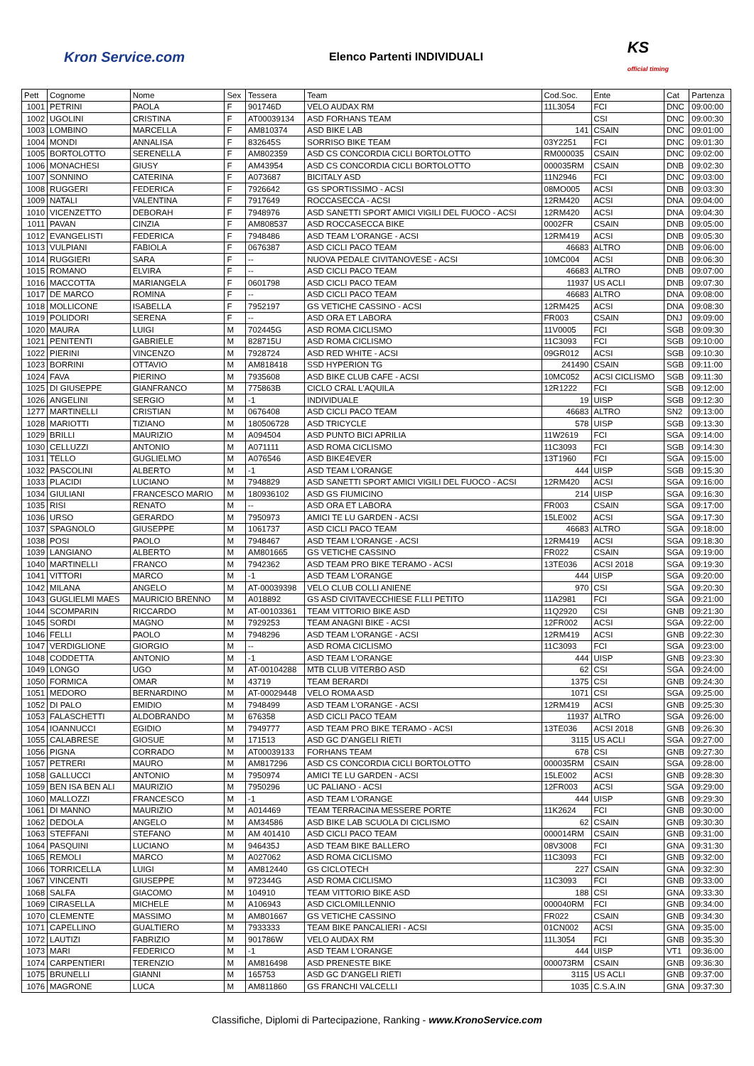Kron Service.com
Elenco Partenti INDIVIDUALI
KS
official timing
| Pett | Cognome | Nome | Sex | Tessera | Team | Cod.Soc. | Ente | Cat | Partenza |
| --- | --- | --- | --- | --- | --- | --- | --- | --- | --- |
| 1001 | PETRINI | PAOLA | F | 901746D | VELO AUDAX RM | 11L3054 | FCI | DNC | 09:00:00 |
| 1002 | UGOLINI | CRISTINA | F | AT00039134 | ASD FORHANS TEAM | | CSI | DNC | 09:00:30 |
| 1003 | LOMBINO | MARCELLA | F | AM810374 | ASD BIKE LAB | 141 | CSAIN | DNC | 09:01:00 |
| 1004 | MONDI | ANNALISA | F | 832645S | SORRISO BIKE TEAM | 03Y2251 | FCI | DNC | 09:01:30 |
| 1005 | BORTOLOTTO | SERENELLA | F | AM802359 | ASD CS CONCORDIA CICLI BORTOLOTTO | RM000035 | CSAIN | DNC | 09:02:00 |
| 1006 | MONACHESI | GIUSY | F | AM43954 | ASD CS CONCORDIA CICLI BORTOLOTTO | 000035RM | CSAIN | DNB | 09:02:30 |
| 1007 | SONNINO | CATERINA | F | A073687 | BICITALY ASD | 11N2946 | FCI | DNC | 09:03:00 |
| 1008 | RUGGERI | FEDERICA | F | 7926642 | GS SPORTISSIMO - ACSI | 08MO005 | ACSI | DNB | 09:03:30 |
| 1009 | NATALI | VALENTINA | F | 7917649 | ROCCASECCA - ACSI | 12RM420 | ACSI | DNA | 09:04:00 |
| 1010 | VICENZETTO | DEBORAH | F | 7948976 | ASD SANETTI SPORT AMICI VIGILI DEL FUOCO - ACSI | 12RM420 | ACSI | DNA | 09:04:30 |
| 1011 | PAVAN | CINZIA | F | AM808537 | ASD ROCCASECCA BIKE | 0002FR | CSAIN | DNB | 09:05:00 |
| 1012 | EVANGELISTI | FEDERICA | F | 7948486 | ASD TEAM L'ORANGE - ACSI | 12RM419 | ACSI | DNB | 09:05:30 |
| 1013 | VULPIANI | FABIOLA | F | 0676387 | ASD CICLI PACO TEAM | 46683 | ALTRO | DNB | 09:06:00 |
| 1014 | RUGGIERI | SARA | F | -- | NUOVA PEDALE CIVITANOVESE - ACSI | 10MC004 | ACSI | DNB | 09:06:30 |
| 1015 | ROMANO | ELVIRA | F | -- | ASD CICLI PACO TEAM | 46683 | ALTRO | DNB | 09:07:00 |
| 1016 | MACCOTTA | MARIANGELA | F | 0601798 | ASD CICLI PACO TEAM | 11937 | US ACLI | DNB | 09:07:30 |
| 1017 | DE MARCO | ROMINA | F | -- | ASD CICLI PACO TEAM | 46683 | ALTRO | DNA | 09:08:00 |
| 1018 | MOLLICONE | ISABELLA | F | 7952197 | GS VETICHE CASSINO - ACSI | 12RM425 | ACSI | DNA | 09:08:30 |
| 1019 | POLIDORI | SERENA | F | -- | ASD ORA ET LABORA | FR003 | CSAIN | DNJ | 09:09:00 |
| 1020 | MAURA | LUIGI | M | 702445G | ASD ROMA CICLISMO | 11V0005 | FCI | SGB | 09:09:30 |
| 1021 | PENITENTI | GABRIELE | M | 828715U | ASD ROMA CICLISMO | 11C3093 | FCI | SGB | 09:10:00 |
| 1022 | PIERINI | VINCENZO | M | 7928724 | ASD RED WHITE - ACSI | 09GR012 | ACSI | SGB | 09:10:30 |
| 1023 | BORRINI | OTTAVIO | M | AM818418 | SSD HYPERION TG | 241490 | CSAIN | SGB | 09:11:00 |
| 1024 | FAVA | PIERINO | M | 7935608 | ASD BIKE CLUB CAFE - ACSI | 10MC052 | ACSI CICLISMO | SGB | 09:11:30 |
| 1025 | DI GIUSEPPE | GIANFRANCO | M | 775863B | CICLO CRAL L'AQUILA | 12R1222 | FCI | SGB | 09:12:00 |
| 1026 | ANGELINI | SERGIO | M | -1 | INDIVIDUALE | 19 | UISP | SGB | 09:12:30 |
| 1277 | MARTINELLI | CRISTIAN | M | 0676408 | ASD CICLI PACO TEAM | 46683 | ALTRO | SN2 | 09:13:00 |
| 1028 | MARIOTTI | TIZIANO | M | 180506728 | ASD TRICYCLE | 578 | UISP | SGB | 09:13:30 |
| 1029 | BRILLI | MAURIZIO | M | A094504 | ASD PUNTO BICI APRILIA | 11W2619 | FCI | SGA | 09:14:00 |
| 1030 | CELLUZZI | ANTONIO | M | A071111 | ASD ROMA CICLISMO | 11C3093 | FCI | SGB | 09:14:30 |
| 1031 | TELLO | GUGLIELMO | M | A076546 | ASD BIKE4EVER | 13T1960 | FCI | SGA | 09:15:00 |
| 1032 | PASCOLINI | ALBERTO | M | -1 | ASD TEAM L'ORANGE | 444 | UISP | SGB | 09:15:30 |
| 1033 | PLACIDI | LUCIANO | M | 7948829 | ASD SANETTI SPORT AMICI VIGILI DEL FUOCO - ACSI | 12RM420 | ACSI | SGA | 09:16:00 |
| 1034 | GIULIANI | FRANCESCO MARIO | M | 180936102 | ASD GS FIUMICINO | 214 | UISP | SGA | 09:16:30 |
| 1035 | RISI | RENATO | M | -- | ASD ORA ET LABORA | FR003 | CSAIN | SGA | 09:17:00 |
| 1036 | URSO | GERARDO | M | 7950973 | AMICI TE LU GARDEN - ACSI | 15LE002 | ACSI | SGA | 09:17:30 |
| 1037 | SPAGNOLO | GIUSEPPE | M | 1061737 | ASD CICLI PACO TEAM | 46683 | ALTRO | SGA | 09:18:00 |
| 1038 | POSI | PAOLO | M | 7948467 | ASD TEAM L'ORANGE - ACSI | 12RM419 | ACSI | SGA | 09:18:30 |
| 1039 | LANGIANO | ALBERTO | M | AM801665 | GS VETICHE CASSINO | FR022 | CSAIN | SGA | 09:19:00 |
| 1040 | MARTINELLI | FRANCO | M | 7942362 | ASD TEAM PRO BIKE TERAMO - ACSI | 13TE036 | ACSI 2018 | SGA | 09:19:30 |
| 1041 | VITTORI | MARCO | M | -1 | ASD TEAM L'ORANGE | 444 | UISP | SGA | 09:20:00 |
| 1042 | MILANA | ANGELO | M | AT-00039398 | VELO CLUB COLLI ANIENE | 970 | CSI | SGA | 09:20:30 |
| 1043 | GUGLIELMI MAES | MAURICIO BRENNO | M | A018892 | GS ASD CIVITAVECCHIESE F.LLI PETITO | 11A2981 | FCI | SGA | 09:21:00 |
| 1044 | SCOMPARIN | RICCARDO | M | AT-00103361 | TEAM VITTORIO BIKE ASD | 11Q2920 | CSI | GNB | 09:21:30 |
| 1045 | SORDI | MAGNO | M | 7929253 | TEAM ANAGNI BIKE - ACSI | 12FR002 | ACSI | SGA | 09:22:00 |
| 1046 | FELLI | PAOLO | M | 7948296 | ASD TEAM L'ORANGE - ACSI | 12RM419 | ACSI | GNB | 09:22:30 |
| 1047 | VERDIGLIONE | GIORGIO | M | -- | ASD ROMA CICLISMO | 11C3093 | FCI | SGA | 09:23:00 |
| 1048 | CODDETTA | ANTONIO | M | -1 | ASD TEAM L'ORANGE | 444 | UISP | GNB | 09:23:30 |
| 1049 | LONGO | UGO | M | AT-00104288 | MTB CLUB VITERBO ASD | 62 | CSI | SGA | 09:24:00 |
| 1050 | FORMICA | OMAR | M | 43719 | TEAM BERARDI | 1375 | CSI | GNB | 09:24:30 |
| 1051 | MEDORO | BERNARDINO | M | AT-00029448 | VELO ROMA ASD | 1071 | CSI | SGA | 09:25:00 |
| 1052 | DI PALO | EMIDIO | M | 7948499 | ASD TEAM L'ORANGE - ACSI | 12RM419 | ACSI | GNB | 09:25:30 |
| 1053 | FALASCHETTI | ALDOBRANDO | M | 676358 | ASD CICLI PACO TEAM | 11937 | ALTRO | SGA | 09:26:00 |
| 1054 | IOANNUCCI | EGIDIO | M | 7949777 | ASD TEAM PRO BIKE TERAMO - ACSI | 13TE036 | ACSI 2018 | GNB | 09:26:30 |
| 1055 | CALABRESE | GIOSUE | M | 171513 | ASD GC D'ANGELI RIETI | 3115 | US ACLI | SGA | 09:27:00 |
| 1056 | PIGNA | CORRADO | M | AT00039133 | FORHANS TEAM | 678 | CSI | GNB | 09:27:30 |
| 1057 | PETRERI | MAURO | M | AM817296 | ASD CS CONCORDIA CICLI BORTOLOTTO | 000035RM | CSAIN | SGA | 09:28:00 |
| 1058 | GALLUCCI | ANTONIO | M | 7950974 | AMICI TE LU GARDEN - ACSI | 15LE002 | ACSI | GNB | 09:28:30 |
| 1059 | BEN ISA BEN ALI | MAURIZIO | M | 7950296 | UC PALIANO - ACSI | 12FR003 | ACSI | SGA | 09:29:00 |
| 1060 | MALLOZZI | FRANCESCO | M | -1 | ASD TEAM L'ORANGE | 444 | UISP | GNB | 09:29:30 |
| 1061 | DI MANNO | MAURIZIO | M | A014469 | TEAM TERRACINA MESSERE PORTE | 11K2624 | FCI | GNB | 09:30:00 |
| 1062 | DEDOLA | ANGELO | M | AM34586 | ASD BIKE LAB SCUOLA DI CICLISMO | 62 | CSAIN | GNB | 09:30:30 |
| 1063 | STEFFANI | STEFANO | M | AM 401410 | ASD CICLI PACO TEAM | 000014RM | CSAIN | GNB | 09:31:00 |
| 1064 | PASQUINI | LUCIANO | M | 946435J | ASD TEAM BIKE BALLERO | 08V3008 | FCI | GNA | 09:31:30 |
| 1065 | REMOLI | MARCO | M | A027062 | ASD ROMA CICLISMO | 11C3093 | FCI | GNB | 09:32:00 |
| 1066 | TORRICELLA | LUIGI | M | AM812440 | GS CICLOTECH | 227 | CSAIN | GNA | 09:32:30 |
| 1067 | VINCENTI | GIUSEPPE | M | 972344G | ASD ROMA CICLISMO | 11C3093 | FCI | GNB | 09:33:00 |
| 1068 | SALFA | GIACOMO | M | 104910 | TEAM VITTORIO BIKE ASD | 188 | CSI | GNA | 09:33:30 |
| 1069 | CIRASELLA | MICHELE | M | A106943 | ASD CICLOMILLENNIO | 000040RM | FCI | GNB | 09:34:00 |
| 1070 | CLEMENTE | MASSIMO | M | AM801667 | GS VETICHE CASSINO | FR022 | CSAIN | GNB | 09:34:30 |
| 1071 | CAPELLINO | GUALTIERO | M | 7933333 | TEAM BIKE PANCALIERI - ACSI | 01CN002 | ACSI | GNA | 09:35:00 |
| 1072 | LAUTIZI | FABRIZIO | M | 901786W | VELO AUDAX RM | 11L3054 | FCI | GNB | 09:35:30 |
| 1073 | MARI | FEDERICO | M | -1 | ASD TEAM L'ORANGE | 444 | UISP | VT1 | 09:36:00 |
| 1074 | CARPENTIERI | TERENZIO | M | AM816498 | ASD PRENESTE BIKE | 000073RM | CSAIN | GNB | 09:36:30 |
| 1075 | BRUNELLI | GIANNI | M | 165753 | ASD GC D'ANGELI RIETI | 3115 | US ACLI | GNB | 09:37:00 |
| 1076 | MAGRONE | LUCA | M | AM811860 | GS FRANCHI VALCELLI | 1035 | C.S.A.IN | GNA | 09:37:30 |
Classifiche, Diplomi di Partecipazione, Ranking - www.KronoService.com